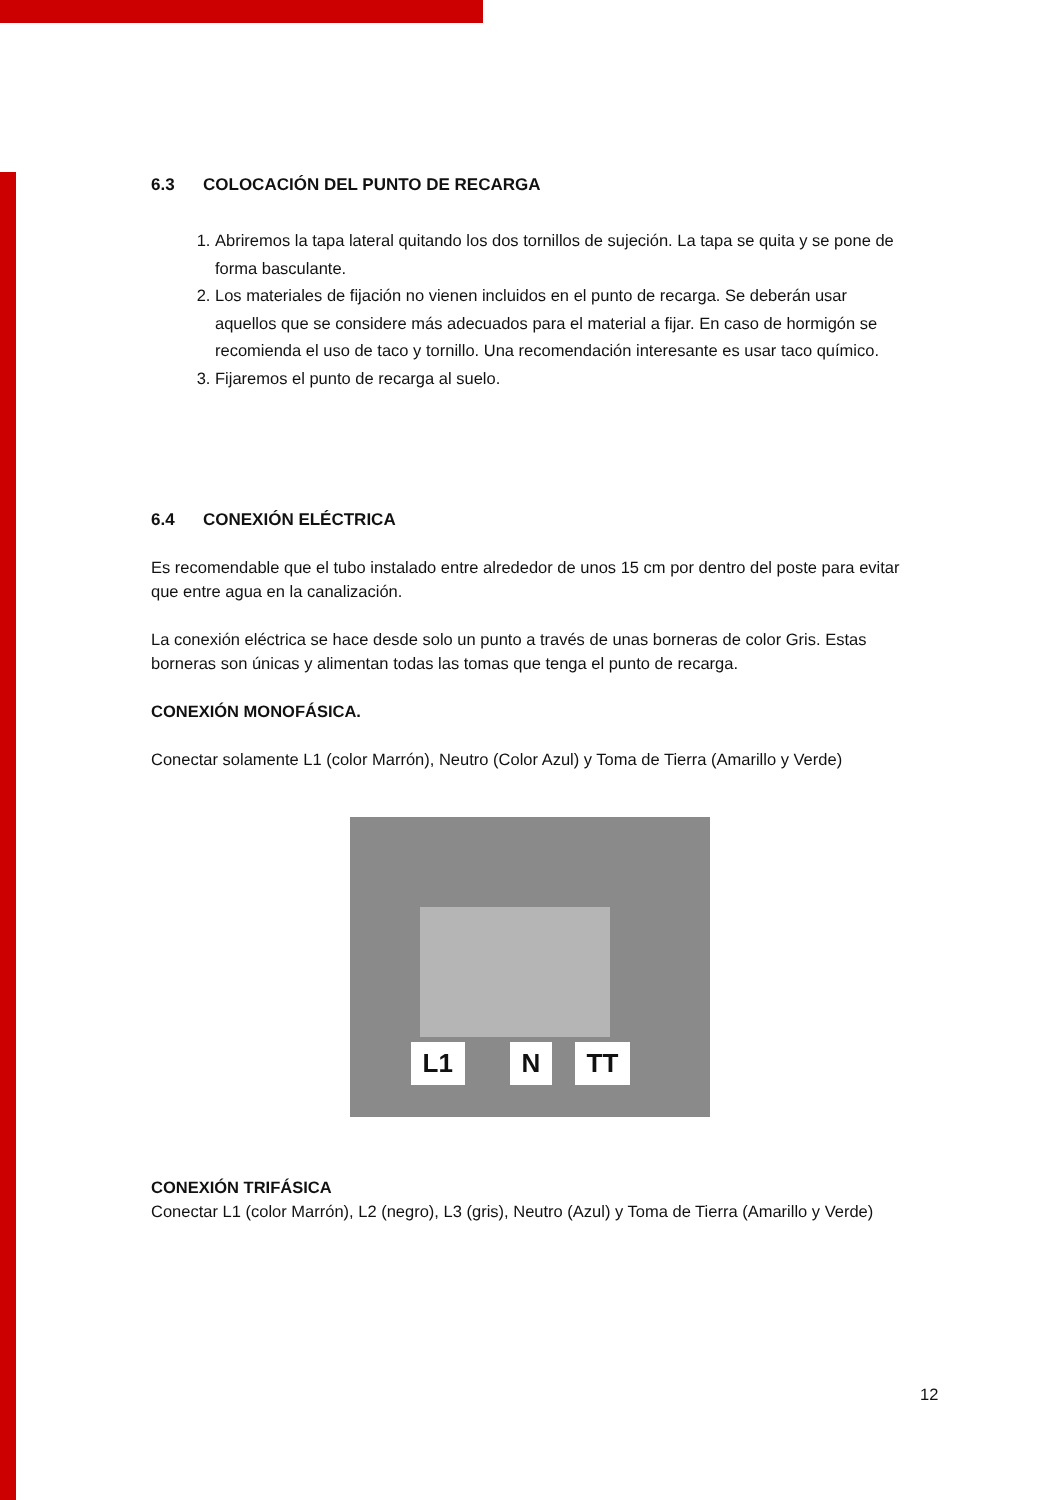6.3 COLOCACIÓN DEL PUNTO DE RECARGA
1. Abriremos la tapa lateral quitando los dos tornillos de sujeción. La tapa se quita y se pone de forma basculante.
2. Los materiales de fijación no vienen incluidos en el punto de recarga. Se deberán usar aquellos que se considere más adecuados para el material a fijar. En caso de hormigón se recomienda el uso de taco y tornillo. Una recomendación interesante es usar taco químico.
3. Fijaremos el punto de recarga al suelo.
6.4 CONEXIÓN ELÉCTRICA
Es recomendable que el tubo instalado entre alrededor de unos 15 cm por dentro del poste para evitar que entre agua en la canalización.
La conexión eléctrica se hace desde solo un punto a través de unas borneras de color Gris. Estas borneras son únicas y alimentan todas las tomas que tenga el punto de recarga.
CONEXIÓN MONOFÁSICA.
Conectar solamente L1 (color Marrón), Neutro (Color Azul) y Toma de Tierra (Amarillo y Verde)
L1 N TT
CONEXIÓN TRIFÁSICA
Conectar L1 (color Marrón), L2 (negro), L3 (gris), Neutro (Azul) y Toma de Tierra (Amarillo y Verde)
12